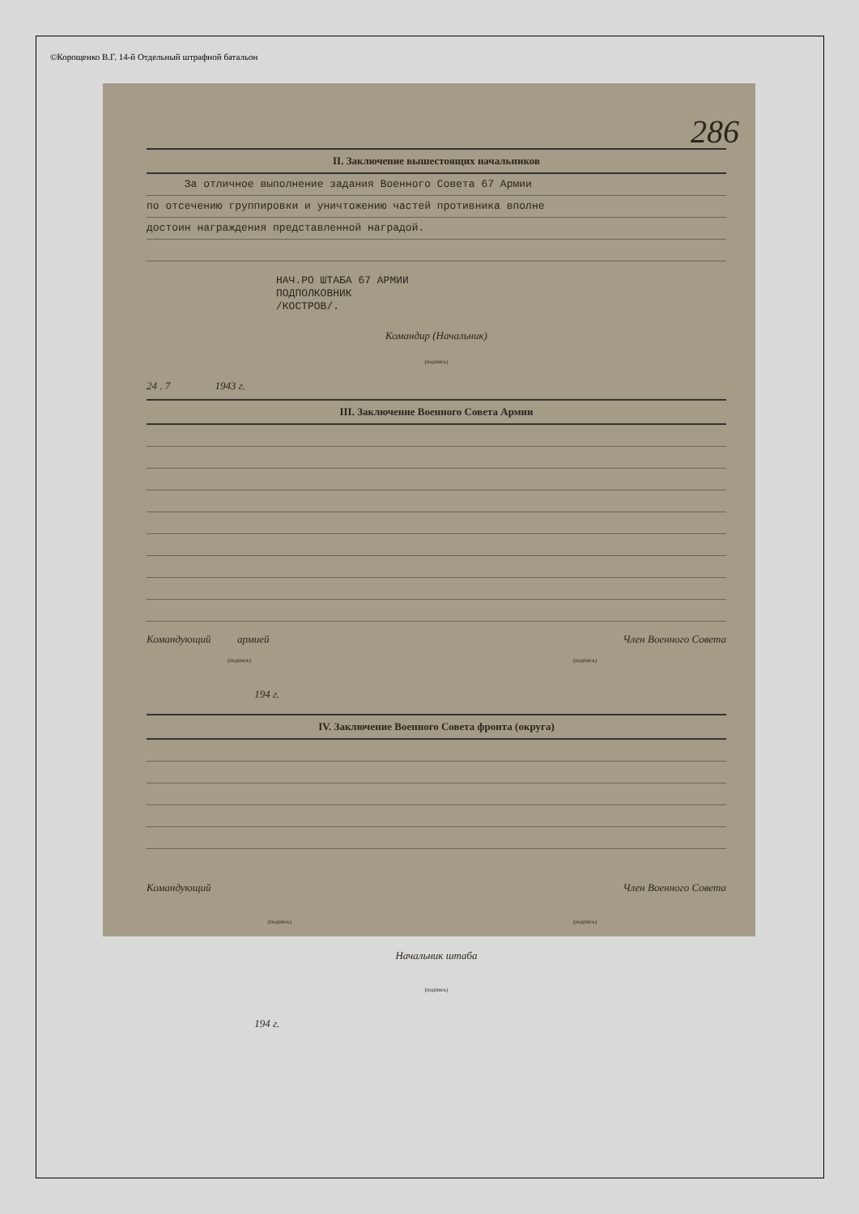©Корощенко В.Г. 14-й Отдельный штрафной батальон
286
II. Заключение вышестоящих начальников
За отличное выполнение задания Военного Совета 67 Армии
по отсечению группировки и уничтожению частей противника вполне
достоин награждения представленной наградой.
НАЧ.РО ШТАБА 67 АРМИИ
ПОДПОЛКОВНИК
/КОСТРОВ/.
Командир (Начальник)
(подпись)
24 . 7 1943 г.
III. Заключение Военного Совета Армии
Командующий армией Член Военного Совета
(подпись) (подпись)
194 г.
IV. Заключение Военного Совета фронта (округа)
Командующий Член Военного Совета
(подпись) (подпись)
Начальник штаба
(подпись)
194 г.